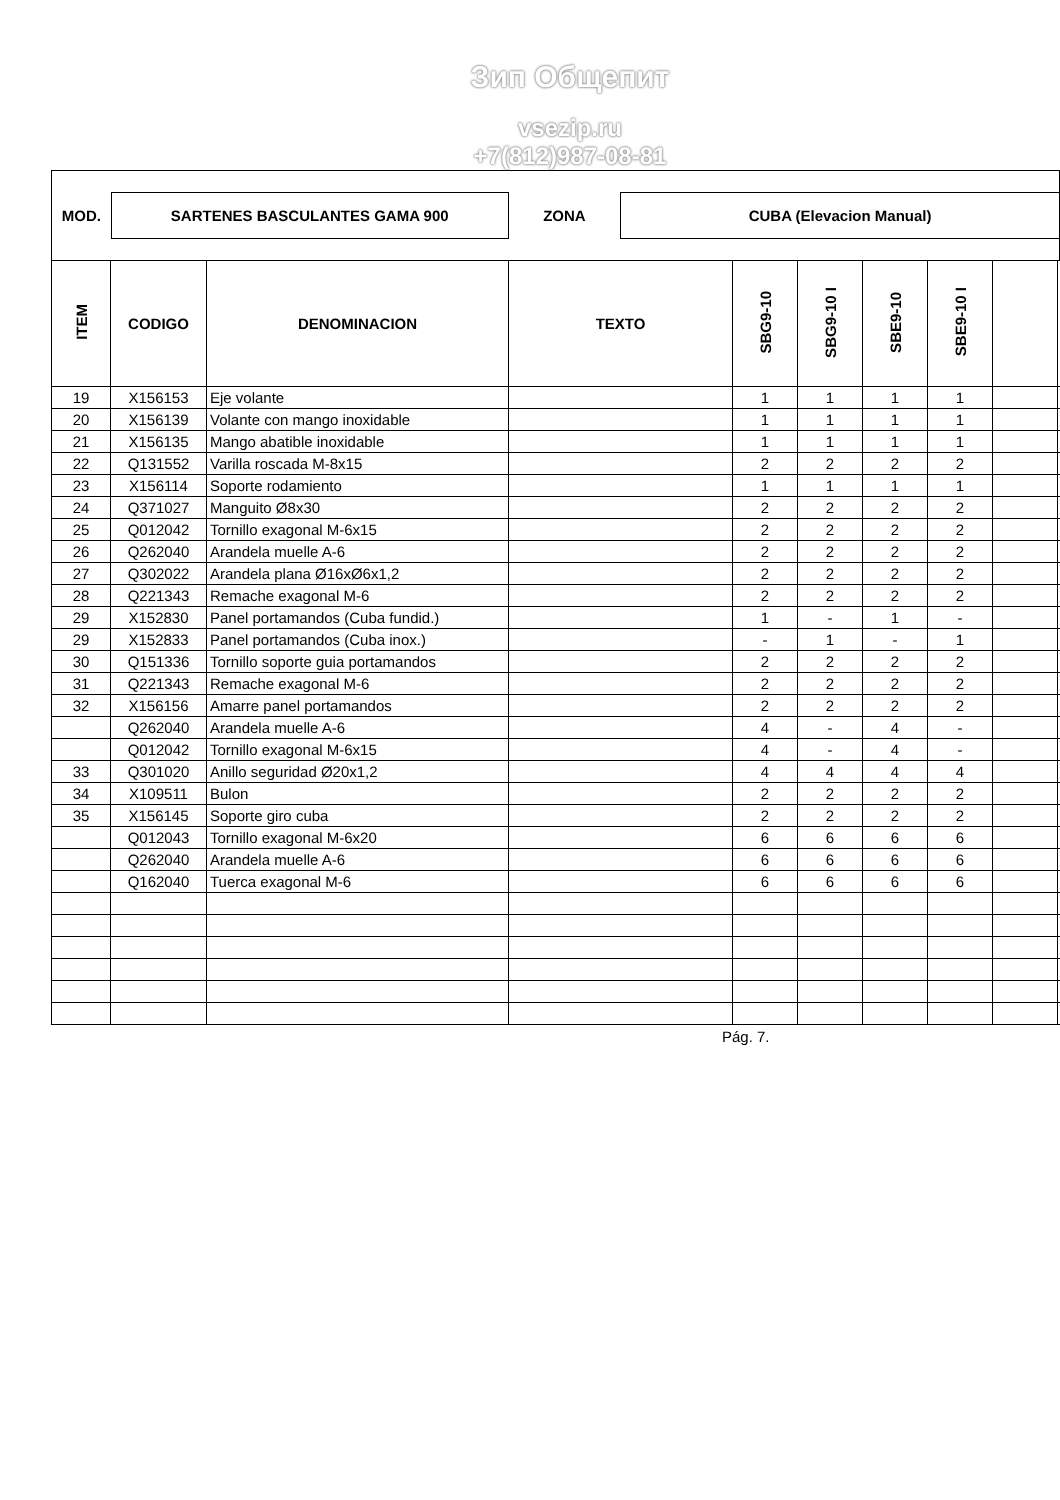Зип Общепит
vsezip.ru
+7(812)987-08-81
MOD. SARTENES BASCULANTES GAMA 900 ZONA CUBA (Elevacion Manual)
| ITEM | CODIGO | DENOMINACION | TEXTO | SBG9-10 | SBG9-10 I | SBE9-10 | SBE9-10 I | | |
| --- | --- | --- | --- | --- | --- | --- | --- | --- | --- |
| 19 | X156153 | Eje volante | | 1 | 1 | 1 | 1 | | |
| 20 | X156139 | Volante con mango inoxidable | | 1 | 1 | 1 | 1 | | |
| 21 | X156135 | Mango abatible inoxidable | | 1 | 1 | 1 | 1 | | |
| 22 | Q131552 | Varilla roscada M-8x15 | | 2 | 2 | 2 | 2 | | |
| 23 | X156114 | Soporte rodamiento | | 1 | 1 | 1 | 1 | | |
| 24 | Q371027 | Manguito Ø8x30 | | 2 | 2 | 2 | 2 | | |
| 25 | Q012042 | Tornillo exagonal M-6x15 | | 2 | 2 | 2 | 2 | | |
| 26 | Q262040 | Arandela muelle A-6 | | 2 | 2 | 2 | 2 | | |
| 27 | Q302022 | Arandela plana Ø16xØ6x1,2 | | 2 | 2 | 2 | 2 | | |
| 28 | Q221343 | Remache exagonal M-6 | | 2 | 2 | 2 | 2 | | |
| 29 | X152830 | Panel portamandos (Cuba fundid.) | | 1 | - | 1 | - | | |
| 29 | X152833 | Panel portamandos (Cuba inox.) | | - | 1 | - | 1 | | |
| 30 | Q151336 | Tornillo soporte guia portamandos | | 2 | 2 | 2 | 2 | | |
| 31 | Q221343 | Remache exagonal M-6 | | 2 | 2 | 2 | 2 | | |
| 32 | X156156 | Amarre panel portamandos | | 2 | 2 | 2 | 2 | | |
| | Q262040 | Arandela muelle A-6 | | 4 | - | 4 | - | | |
| | Q012042 | Tornillo exagonal M-6x15 | | 4 | - | 4 | - | | |
| 33 | Q301020 | Anillo seguridad Ø20x1,2 | | 4 | 4 | 4 | 4 | | |
| 34 | X109511 | Bulon | | 2 | 2 | 2 | 2 | | |
| 35 | X156145 | Soporte giro cuba | | 2 | 2 | 2 | 2 | | |
| | Q012043 | Tornillo exagonal M-6x20 | | 6 | 6 | 6 | 6 | | |
| | Q262040 | Arandela muelle A-6 | | 6 | 6 | 6 | 6 | | |
| | Q162040 | Tuerca exagonal M-6 | | 6 | 6 | 6 | 6 | | |
Pág. 7.